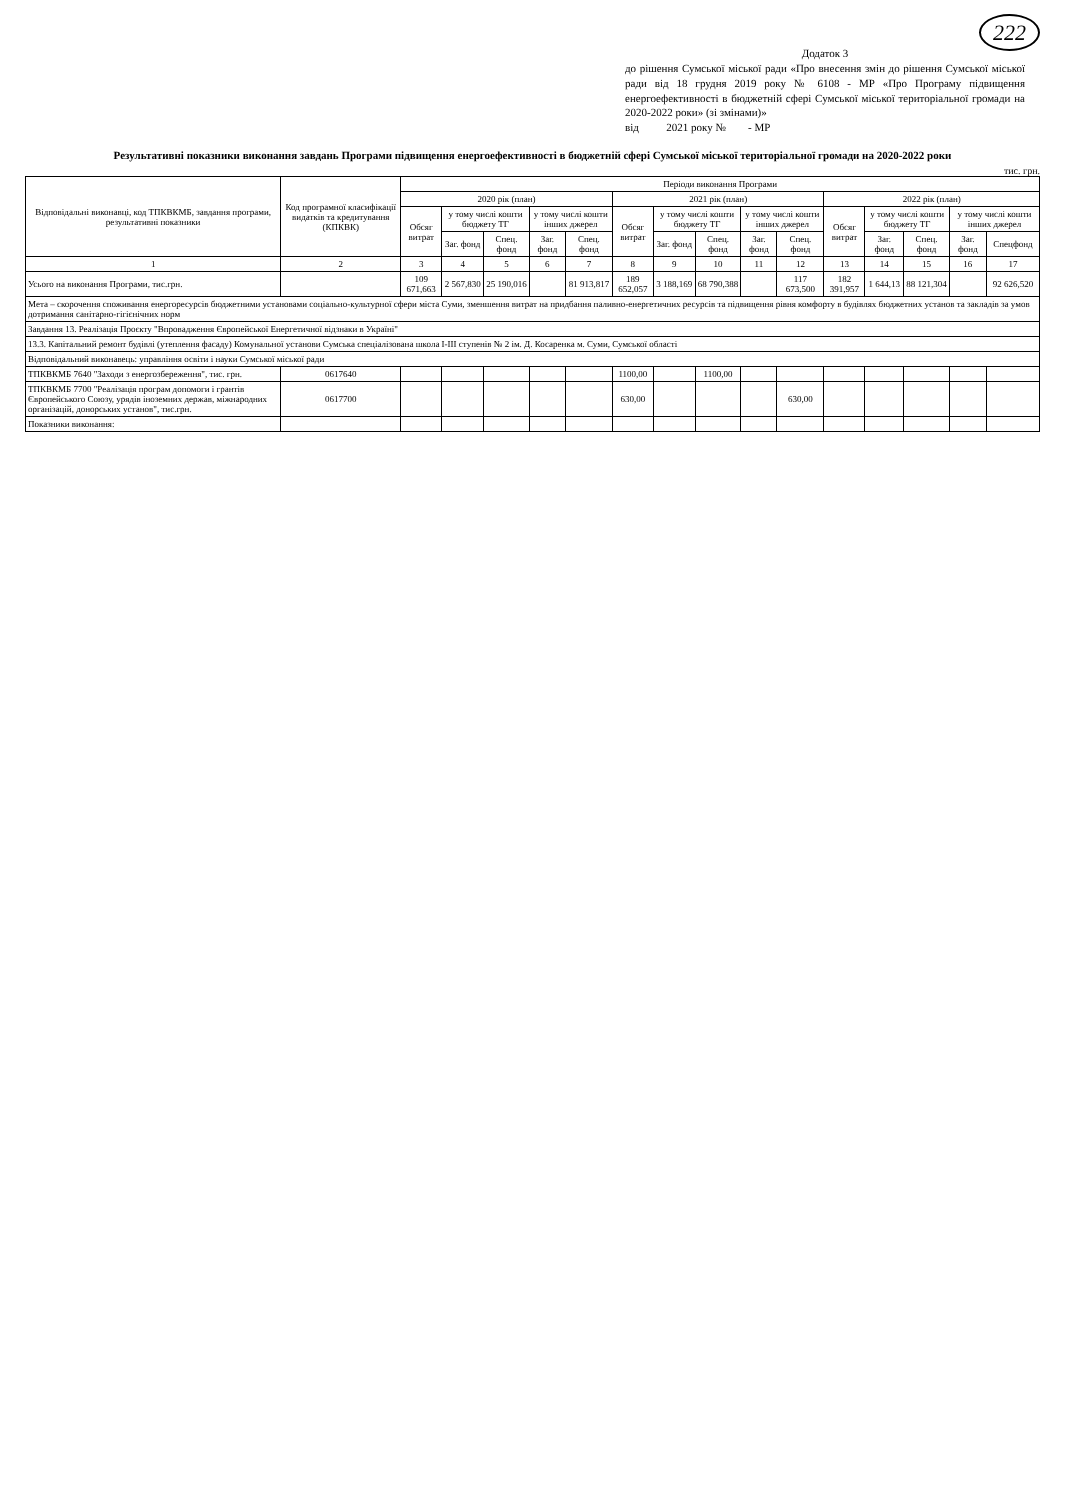222
Додаток 3
до рішення Сумської міської ради «Про внесення змін до рішення Сумської міської ради від 18 грудня 2019 року № 6108 - МР «Про Програму підвищення енергоефективності в бюджетній сфері Сумської міської територіальної громади на 2020-2022 роки» (зі змінами)»
від 2021 року № - МР
Результативні показники виконання завдань Програми підвищення енергоефективності в бюджетній сфері Сумської міської територіальної громади на 2020-2022 роки
тис. грн.
| Відповідальні виконавці, код ТПКВКМБ, завдання програми, результативні показники | Код програмної класифікації видатків та кредитування (КПКВК) | Періоди виконання Програми | | | | | | | | | | | | | | |
| --- | --- | --- | --- | --- | --- | --- | --- | --- | --- | --- | --- | --- | --- | --- | --- | --- |
| | | 2020 рік (план) | | | | | 2021 рік (план) | | | | | 2022 рік (план) | | | | |
| | | Обсяг витрат | у тому числі кошти бюджету ТГ | | у тому числі кошти інших джерел | | Обсяг витрат | у тому числі кошти бюджету ТГ | | у тому числі кошти інших джерел | | Обсяг витрат | у тому числі кошти бюджету ТГ | | у тому числі кошти інших джерел | |
| | | | Заг. фонд | Спец. фонд | Заг. фонд | Спец. фонд | | Заг. фонд | Спец. фонд | Заг. фонд | Спец. фонд | | Заг. фонд | Спец. фонд | Заг. фонд | Спецфонд |
| 1 | 2 | 3 | 4 | 5 | 6 | 7 | 8 | 9 | 10 | 11 | 12 | 13 | 14 | 15 | 16 | 17 |
| Усього на виконання Програми, тис.грн. | | 109 671,663 | 2 567,830 | 25 190,016 | | 81 913,817 | 189 652,057 | 3 188,169 | 68 790,388 | | 117 673,500 | 182 391,957 | 1 644,13 | 88 121,304 | | 92 626,520 |
| Мета – скорочення споживання енергоресурсів бюджетними установами соціально-культурної сфери міста Суми, зменшення витрат на придбання паливно-енергетичних ресурсів та підвищення рівня комфорту в будівлях бюджетних установ та закладів за умов дотримання санітарно-гігієнічних норм | | | | | | | | | | | | | | | | |
| Завдання 13. Реалізація Проєкту "Впровадження Європейської Енергетичної відзнаки в Україні" | | | | | | | | | | | | | | | | |
| 13.3. Капітальний ремонт будівлі (утеплення фасаду) Комунальної установи Сумська спеціалізована школа І-ІІІ ступенів № 2 ім. Д. Косаренка м. Суми, Сумської області | | | | | | | | | | | | | | | | |
| Відповідальний виконавець: управління освіти і науки Сумської міської ради | | | | | | | | | | | | | | | | |
| ТПКВКМБ 7640 "Заходи з енергозбереження", тис. грн. | 0617640 | | | | | | 1100,00 | | 1100,00 | | | | | | | |
| ТПКВКМБ 7700 "Реалізація програм допомоги і грантів Європейського Союзу, урядів іноземних держав, міжнародних організацій, донорських установ", тис.грн. | 0617700 | | | | | | 630,00 | | | | 630,00 | | | | | |
| Показники виконання: | | | | | | | | | | | | | | | | |